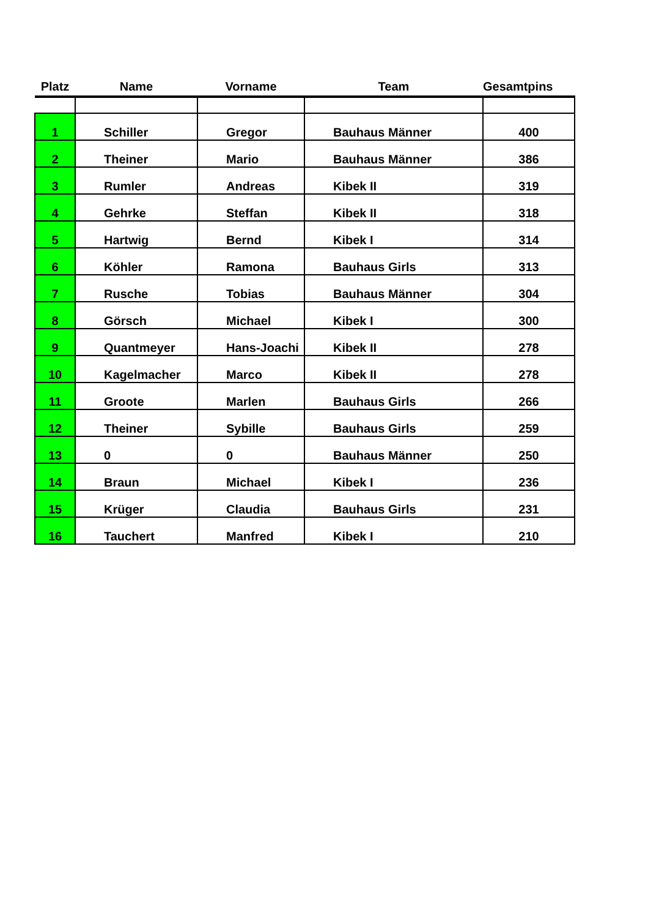| Platz | Name | Vorname | Team | Gesamtpins |
| --- | --- | --- | --- | --- |
| 1 | Schiller | Gregor | Bauhaus Männer | 400 |
| 2 | Theiner | Mario | Bauhaus Männer | 386 |
| 3 | Rumler | Andreas | Kibek II | 319 |
| 4 | Gehrke | Steffan | Kibek II | 318 |
| 5 | Hartwig | Bernd | Kibek I | 314 |
| 6 | Köhler | Ramona | Bauhaus Girls | 313 |
| 7 | Rusche | Tobias | Bauhaus Männer | 304 |
| 8 | Görsch | Michael | Kibek I | 300 |
| 9 | Quantmeyer | Hans-Joachi | Kibek II | 278 |
| 10 | Kagelmacher | Marco | Kibek II | 278 |
| 11 | Groote | Marlen | Bauhaus Girls | 266 |
| 12 | Theiner | Sybille | Bauhaus Girls | 259 |
| 13 | 0 | 0 | Bauhaus Männer | 250 |
| 14 | Braun | Michael | Kibek I | 236 |
| 15 | Krüger | Claudia | Bauhaus Girls | 231 |
| 16 | Tauchert | Manfred | Kibek I | 210 |